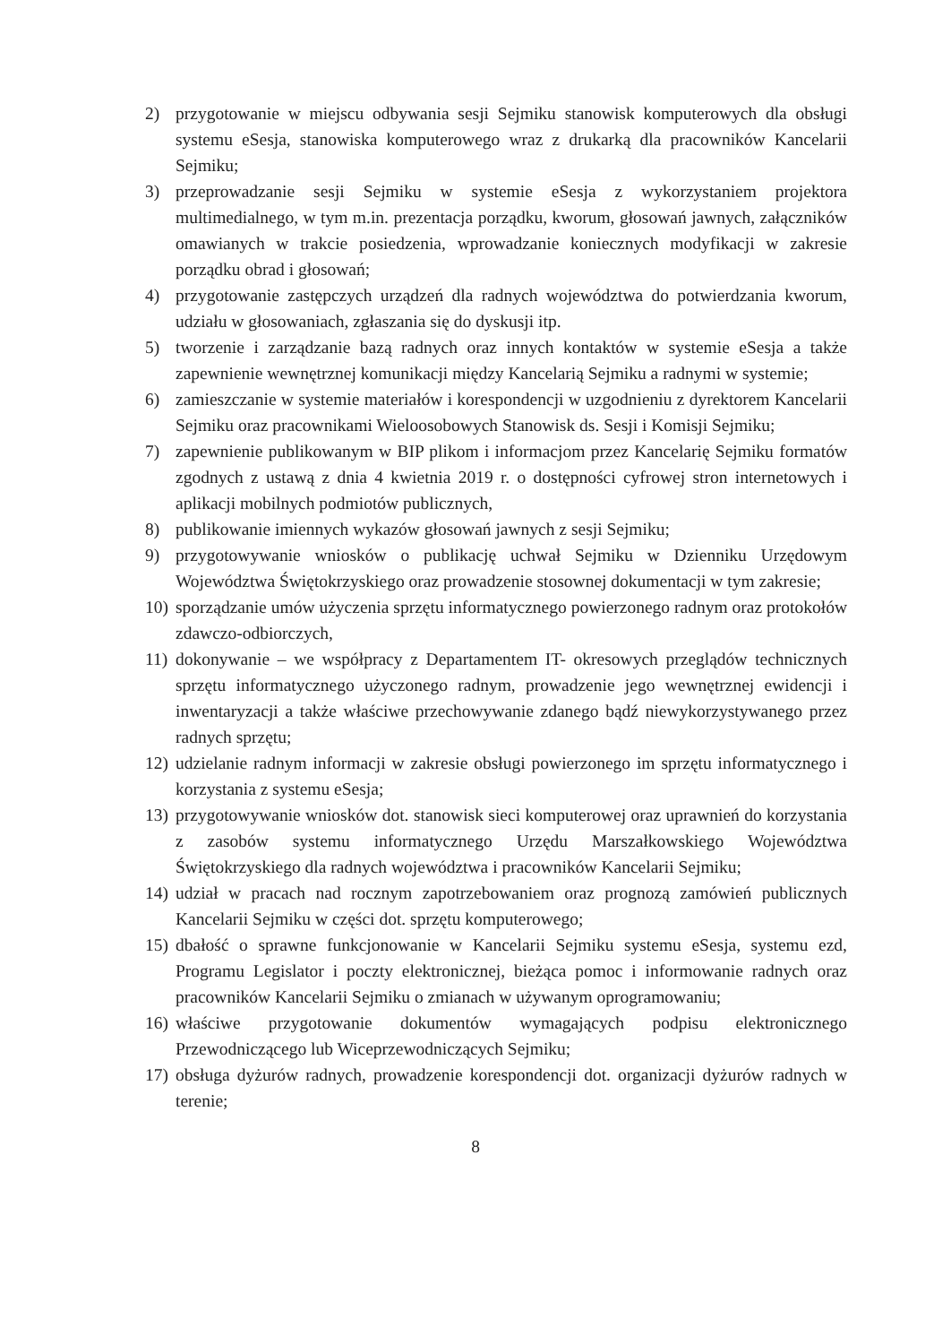2) przygotowanie w miejscu odbywania sesji Sejmiku stanowisk komputerowych dla obsługi systemu eSesja, stanowiska komputerowego wraz z drukarką dla pracowników Kancelarii Sejmiku;
3) przeprowadzanie sesji Sejmiku w systemie eSesja z wykorzystaniem projektora multimedialnego, w tym m.in. prezentacja porządku, kworum, głosowań jawnych, załączników omawianych w trakcie posiedzenia, wprowadzanie koniecznych modyfikacji w zakresie porządku obrad i głosowań;
4) przygotowanie zastępczych urządzeń dla radnych województwa do potwierdzania kworum, udziału w głosowaniach, zgłaszania się do dyskusji itp.
5) tworzenie i zarządzanie bazą radnych oraz innych kontaktów w systemie eSesja a także zapewnienie wewnętrznej komunikacji między Kancelarią Sejmiku a radnymi w systemie;
6) zamieszczanie w systemie materiałów i korespondencji w uzgodnieniu z dyrektorem Kancelarii Sejmiku oraz pracownikami Wieloosobowych Stanowisk ds. Sesji i Komisji Sejmiku;
7) zapewnienie publikowanym w BIP plikom i informacjom przez Kancelarię Sejmiku formatów zgodnych z ustawą z dnia 4 kwietnia 2019 r. o dostępności cyfrowej stron internetowych i aplikacji mobilnych podmiotów publicznych,
8) publikowanie imiennych wykazów głosowań jawnych z sesji Sejmiku;
9) przygotowywanie wniosków o publikację uchwał Sejmiku w Dzienniku Urzędowym Województwa Świętokrzyskiego oraz prowadzenie stosownej dokumentacji w tym zakresie;
10)
sporządzanie umów użyczenia sprzętu informatycznego powierzonego radnym oraz protokołów zdawczo-odbiorczych,
11)
dokonywanie – we współpracy z Departamentem IT- okresowych przeglądów technicznych sprzętu informatycznego użyczonego radnym, prowadzenie jego wewnętrznej ewidencji i inwentaryzacji a także właściwe przechowywanie zdanego bądź niewykorzystywanego przez radnych sprzętu;
12)
udzielanie radnym informacji w zakresie obsługi powierzonego im sprzętu informatycznego i korzystania z systemu eSesja;
13)
przygotowywanie wniosków dot. stanowisk sieci komputerowej oraz uprawnień do korzystania z zasobów systemu informatycznego Urzędu Marszałkowskiego Województwa Świętokrzyskiego dla radnych województwa i pracowników Kancelarii Sejmiku;
14)
udział w pracach nad rocznym zapotrzebowaniem oraz prognozą zamówień publicznych Kancelarii Sejmiku w części dot. sprzętu komputerowego;
15)
dbałość o sprawne funkcjonowanie w Kancelarii Sejmiku systemu eSesja, systemu ezd, Programu Legislator i poczty elektronicznej, bieżąca pomoc i informowanie radnych oraz pracowników Kancelarii Sejmiku o zmianach w używanym oprogramowaniu;
16)
właściwe przygotowanie dokumentów wymagających podpisu elektronicznego Przewodniczącego lub Wiceprzewodniczących Sejmiku;
17)
obsługa dyżurów radnych, prowadzenie korespondencji dot. organizacji dyżurów radnych w terenie;
8